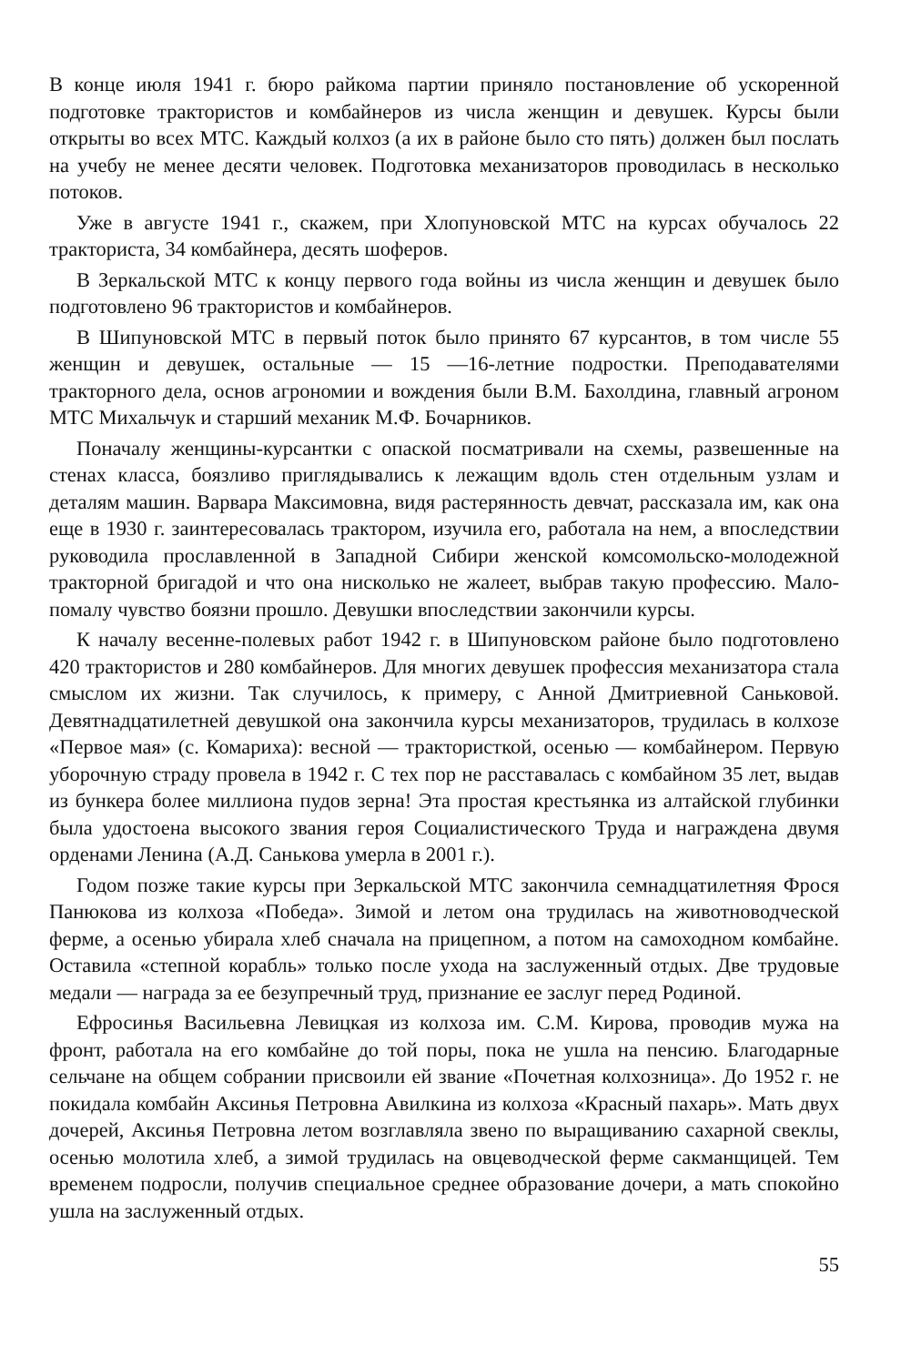В конце июля 1941 г. бюро райкома партии приняло постановление об ускоренной подготовке трактористов и комбайнеров из числа женщин и девушек. Курсы были открыты во всех МТС. Каждый колхоз (а их в районе было сто пять) должен был послать на учебу не менее десяти человек. Подготовка механизаторов проводилась в несколько потоков.
Уже в августе 1941 г., скажем, при Хлопуновской МТС на курсах обучалось 22 тракториста, 34 комбайнера, десять шоферов.
В Зеркальской МТС к концу первого года войны из числа женщин и девушек было подготовлено 96 трактористов и комбайнеров.
В Шипуновской МТС в первый поток было принято 67 курсантов, в том числе 55 женщин и девушек, остальные — 15 —16-летние подростки. Преподавателями тракторного дела, основ агрономии и вождения были В.М. Бахолдина, главный агроном МТС Михальчук и старший механик М.Ф. Бочарников.
Поначалу женщины-курсантки с опаской посматривали на схемы, развешенные на стенах класса, боязливо приглядывались к лежащим вдоль стен отдельным узлам и деталям машин. Варвара Максимовна, видя растерянность девчат, рассказала им, как она еще в 1930 г. заинтересовалась трактором, изучила его, работала на нем, а впоследствии руководила прославленной в Западной Сибири женской комсомольско-молодежной тракторной бригадой и что она нисколько не жалеет, выбрав такую профессию. Мало-помалу чувство боязни прошло. Девушки впоследствии закончили курсы.
К началу весенне-полевых работ 1942 г. в Шипуновском районе было подготовлено 420 трактористов и 280 комбайнеров. Для многих девушек профессия механизатора стала смыслом их жизни. Так случилось, к примеру, с Анной Дмитриевной Саньковой. Девятнадцатилетней девушкой она закончила курсы механизаторов, трудилась в колхозе «Первое мая» (с. Комариха): весной — трактористкой, осенью — комбайнером. Первую уборочную страду провела в 1942 г. С тех пор не расставалась с комбайном 35 лет, выдав из бункера более миллиона пудов зерна! Эта простая крестьянка из алтайской глубинки была удостоена высокого звания героя Социалистического Труда и награждена двумя орденами Ленина (А.Д. Санькова умерла в 2001 г.).
Годом позже такие курсы при Зеркальской МТС закончила семнадцатилетняя Фрося Панюкова из колхоза «Победа». Зимой и летом она трудилась на животноводческой ферме, а осенью убирала хлеб сначала на прицепном, а потом на самоходном комбайне. Оставила «степной корабль» только после ухода на заслуженный отдых. Две трудовые медали — награда за ее безупречный труд, признание ее заслуг перед Родиной.
Ефросинья Васильевна Левицкая из колхоза им. С.М. Кирова, проводив мужа на фронт, работала на его комбайне до той поры, пока не ушла на пенсию. Благодарные сельчане на общем собрании присвоили ей звание «Почетная колхозница». До 1952 г. не покидала комбайн Аксинья Петровна Авилкина из колхоза «Красный пахарь». Мать двух дочерей, Аксинья Петровна летом возглавляла звено по выращиванию сахарной свеклы, осенью молотила хлеб, а зимой трудилась на овцеводческой ферме сакманщицей. Тем временем подросли, получив специальное среднее образование дочери, а мать спокойно ушла на заслуженный отдых.
55